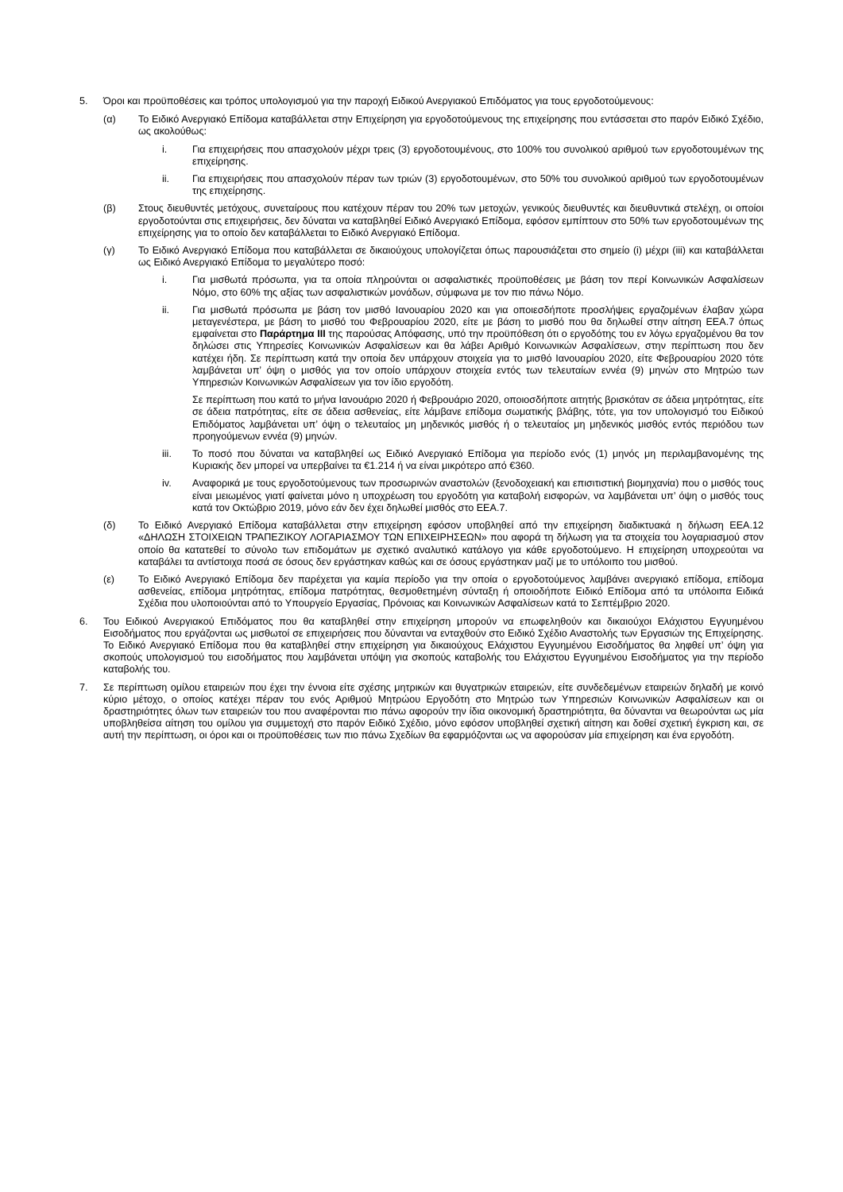5. Όροι και προϋποθέσεις και τρόπος υπολογισμού για την παροχή Ειδικού Ανεργιακού Επιδόματος για τους εργοδοτούμενους:
(α) Το Ειδικό Ανεργιακό Επίδομα καταβάλλεται στην Επιχείρηση για εργοδοτούμενους της επιχείρησης που εντάσσεται στο παρόν Ειδικό Σχέδιο, ως ακολούθως:
i. Για επιχειρήσεις που απασχολούν μέχρι τρεις (3) εργοδοτουμένους, στο 100% του συνολικού αριθμού των εργοδοτουμένων της επιχείρησης.
ii. Για επιχειρήσεις που απασχολούν πέραν των τριών (3) εργοδοτουμένων, στο 50% του συνολικού αριθμού των εργοδοτουμένων της επιχείρησης.
(β) Στους διευθυντές μετόχους, συνεταίρους που κατέχουν πέραν του 20% των μετοχών, γενικούς διευθυντές και διευθυντικά στελέχη, οι οποίοι εργοδοτούνται στις επιχειρήσεις, δεν δύναται να καταβληθεί Ειδικό Ανεργιακό Επίδομα, εφόσον εμπίπτουν στο 50% των εργοδοτουμένων της επιχείρησης για το οποίο δεν καταβάλλεται το Ειδικό Ανεργιακό Επίδομα.
(γ) Το Ειδικό Ανεργιακό Επίδομα που καταβάλλεται σε δικαιούχους υπολογίζεται όπως παρουσιάζεται στο σημείο (i) μέχρι (iii) και καταβάλλεται ως Ειδικό Ανεργιακό Επίδομα το μεγαλύτερο ποσό:
i. Για μισθωτά πρόσωπα, για τα οποία πληρούνται οι ασφαλιστικές προϋποθέσεις με βάση τον περί Κοινωνικών Ασφαλίσεων Νόμο, στο 60% της αξίας των ασφαλιστικών μονάδων, σύμφωνα με τον πιο πάνω Νόμο.
ii. Για μισθωτά πρόσωπα με βάση τον μισθό Ιανουαρίου 2020 και για οποιεσδήποτε προσλήψεις εργαζομένων έλαβαν χώρα μεταγενέστερα, με βάση το μισθό του Φεβρουαρίου 2020, είτε με βάση το μισθό που θα δηλωθεί στην αίτηση ΕΕΑ.7 όπως εμφαίνεται στο Παράρτημα ΙΙΙ της παρούσας Απόφασης, υπό την προϋπόθεση ότι ο εργοδότης του εν λόγω εργαζομένου θα τον δηλώσει στις Υπηρεσίες Κοινωνικών Ασφαλίσεων και θα λάβει Αριθμό Κοινωνικών Ασφαλίσεων, στην περίπτωση που δεν κατέχει ήδη. Σε περίπτωση κατά την οποία δεν υπάρχουν στοιχεία για το μισθό Ιανουαρίου 2020, είτε Φεβρουαρίου 2020 τότε λαμβάνεται υπ’ όψη ο μισθός για τον οποίο υπάρχουν στοιχεία εντός των τελευταίων εννέα (9) μηνών στο Μητρώο των Υπηρεσιών Κοινωνικών Ασφαλίσεων για τον ίδιο εργοδότη.
Σε περίπτωση που κατά το μήνα Ιανουάριο 2020 ή Φεβρουάριο 2020, οποιοσδήποτε αιτητής βρισκόταν σε άδεια μητρότητας, είτε σε άδεια πατρότητας, είτε σε άδεια ασθενείας, είτε λάμβανε επίδομα σωματικής βλάβης, τότε, για τον υπολογισμό του Ειδικού Επιδόματος λαμβάνεται υπ’ όψη ο τελευταίος μη μηδενικός μισθός ή ο τελευταίος μη μηδενικός μισθός εντός περιόδου των προηγούμενων εννέα (9) μηνών.
iii. Το ποσό που δύναται να καταβληθεί ως Ειδικό Ανεργιακό Επίδομα για περίοδο ενός (1) μηνός μη περιλαμβανομένης της Κυριακής δεν μπορεί να υπερβαίνει τα €1.214 ή να είναι μικρότερο από €360.
iv. Αναφορικά με τους εργοδοτούμενους των προσωρινών αναστολών (ξενοδοχειακή και επισιτιστική βιομηχανία) που ο μισθός τους είναι μειωμένος γιατί φαίνεται μόνο η υποχρέωση του εργοδότη για καταβολή εισφορών, να λαμβάνεται υπ’ όψη ο μισθός τους κατά τον Οκτώβριο 2019, μόνο εάν δεν έχει δηλωθεί μισθός στο ΕΕΑ.7.
(δ) Το Ειδικό Ανεργιακό Επίδομα καταβάλλεται στην επιχείρηση εφόσον υποβληθεί από την επιχείρηση διαδικτυακά η δήλωση ΕΕΑ.12 «ΔΗΛΩΣΗ ΣΤΟΙΧΕΙΩΝ ΤΡΑΠΕΖΙΚΟΥ ΛΟΓΑΡΙΑΣΜΟΥ ΤΩΝ ΕΠΙΧΕΙΡΗΣΕΩΝ» που αφορά τη δήλωση για τα στοιχεία του λογαριασμού στον οποίο θα κατατεθεί το σύνολο των επιδομάτων με σχετικό αναλυτικό κατάλογο για κάθε εργοδοτούμενο. Η επιχείρηση υποχρεούται να καταβάλει τα αντίστοιχα ποσά σε όσους δεν εργάστηκαν καθώς και σε όσους εργάστηκαν μαζί με το υπόλοιπο του μισθού.
(ε) Το Ειδικό Ανεργιακό Επίδομα δεν παρέχεται για καμία περίοδο για την οποία ο εργοδοτούμενος λαμβάνει ανεργιακό επίδομα, επίδομα ασθενείας, επίδομα μητρότητας, επίδομα πατρότητας, θεσμοθετημένη σύνταξη ή οποιοδήποτε Ειδικό Επίδομα από τα υπόλοιπα Ειδικά Σχέδια που υλοποιούνται από το Υπουργείο Εργασίας, Πρόνοιας και Κοινωνικών Ασφαλίσεων κατά το Σεπτέμβριο 2020.
6. Του Ειδικού Ανεργιακού Επιδόματος που θα καταβληθεί στην επιχείρηση μπορούν να επωφεληθούν και δικαιούχοι Ελάχιστου Εγγυημένου Εισοδήματος που εργάζονται ως μισθωτοί σε επιχειρήσεις που δύνανται να ενταχθούν στο Ειδικό Σχέδιο Αναστολής των Εργασιών της Επιχείρησης. Το Ειδικό Ανεργιακό Επίδομα που θα καταβληθεί στην επιχείρηση για δικαιούχους Ελάχιστου Εγγυημένου Εισοδήματος θα ληφθεί υπ’ όψη για σκοπούς υπολογισμού του εισοδήματος που λαμβάνεται υπόψη για σκοπούς καταβολής του Ελάχιστου Εγγυημένου Εισοδήματος για την περίοδο καταβολής του.
7. Σε περίπτωση ομίλου εταιρειών που έχει την έννοια είτε σχέσης μητρικών και θυγατρικών εταιρειών, είτε συνδεδεμένων εταιρειών δηλαδή με κοινό κύριο μέτοχο, ο οποίος κατέχει πέραν του ενός Αριθμού Μητρώου Εργοδότη στο Μητρώο των Υπηρεσιών Κοινωνικών Ασφαλίσεων και οι δραστηριότητες όλων των εταιρειών του που αναφέρονται πιο πάνω αφορούν την ίδια οικονομική δραστηριότητα, θα δύνανται να θεωρούνται ως μία υποβληθείσα αίτηση του ομίλου για συμμετοχή στο παρόν Ειδικό Σχέδιο, μόνο εφόσον υποβληθεί σχετική αίτηση και δοθεί σχετική έγκριση και, σε αυτή την περίπτωση, οι όροι και οι προϋποθέσεις των πιο πάνω Σχεδίων θα εφαρμόζονται ως να αφορούσαν μία επιχείρηση και ένα εργοδότη.